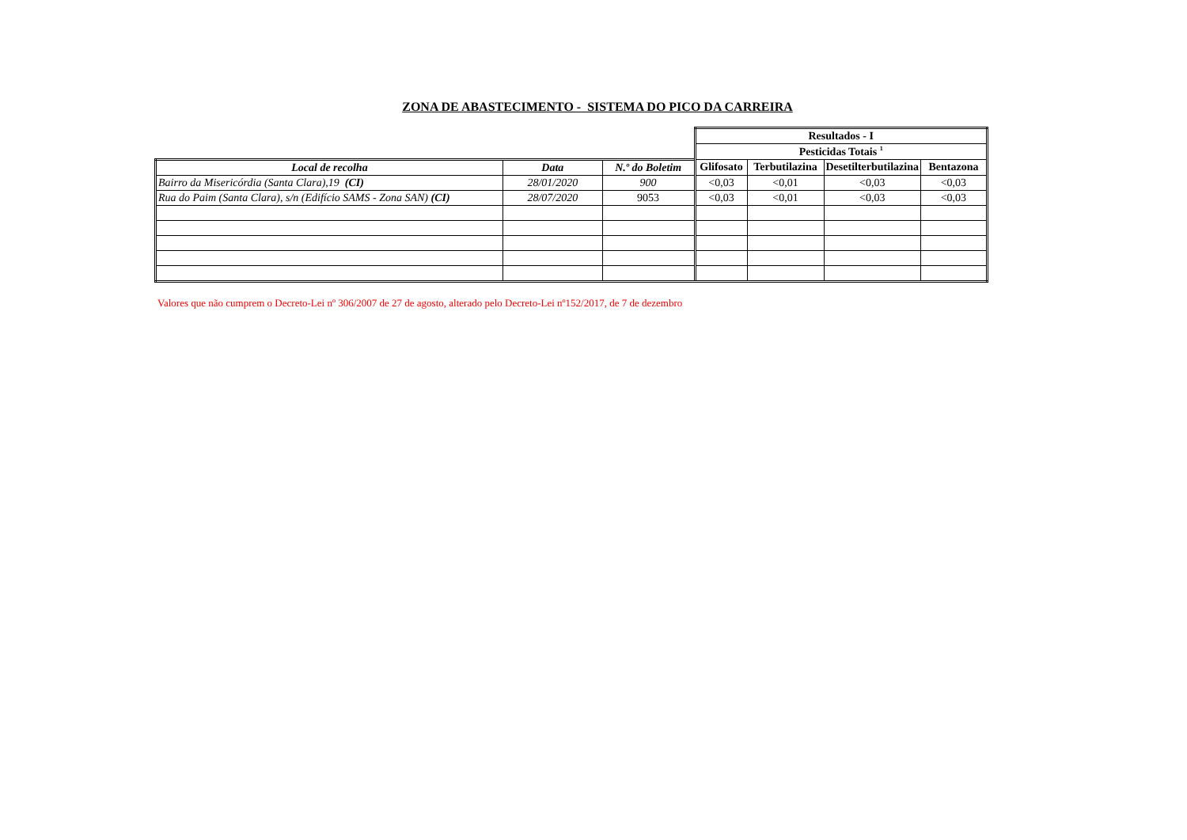ZONA DE ABASTECIMENTO - SISTEMA DO PICO DA CARREIRA
| | | | Resultados - I | | | |
| | | | Pesticidas Totais <sup>1</sup> | | | |
| Local de recolha | Data | N.º do Boletim | Glifosato | Terbutilazina | Desetilterbutilazina | Bentazona |
| Bairro da Misericórdia (Santa Clara),19 (CI) | 28/01/2020 | 900 | <0,03 | <0,01 | <0,03 | <0,03 |
| Rua do Paim (Santa Clara), s/n (Edifício SAMS - Zona SAN) (CI) | 28/07/2020 | 9053 | <0,03 | <0,01 | <0,03 | <0,03 |
Valores que não cumprem o Decreto-Lei nº 306/2007 de 27 de agosto, alterado pelo Decreto-Lei nº152/2017, de 7 de dezembro